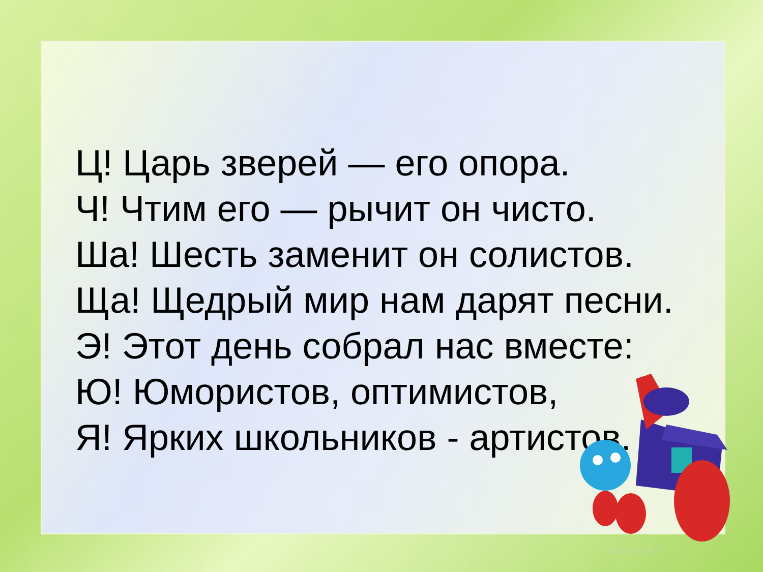Ц! Царь зверей — его опора.
Ч! Чтим его — рычит он чисто.
Ша! Шесть заменит он солистов.
Ща! Щедрый мир нам дарят песни.
Э! Этот день собрал нас вместе:
Ю! Юмористов, оптимистов,
Я! Ярких школьников - артистов.
Мерзлютина И. А.